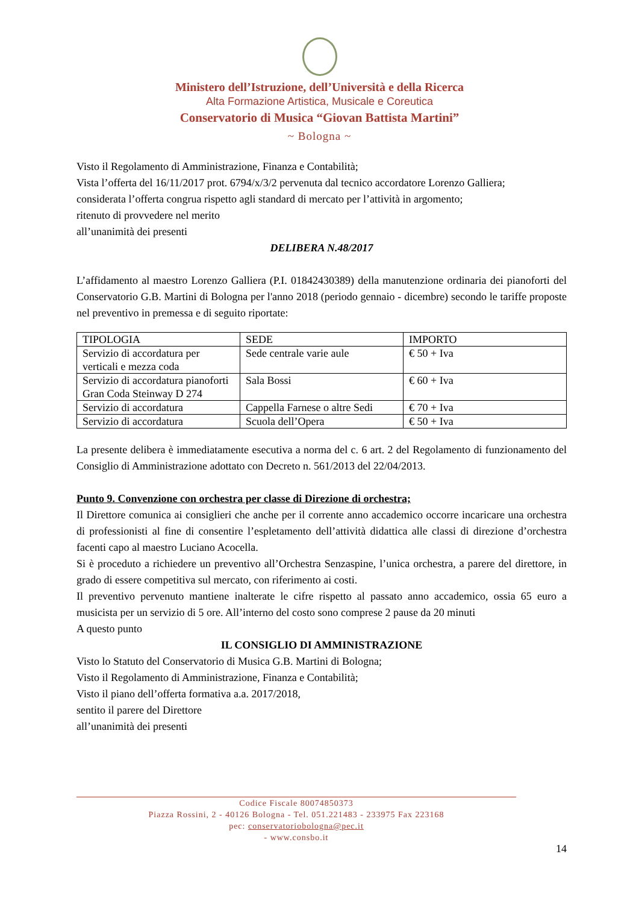Ministero dell’Istruzione, dell’Università e della Ricerca
Alta Formazione Artistica, Musicale e Coreutica
Conservatorio di Musica “Giovan Battista Martini”
~ Bologna ~
Visto il Regolamento di Amministrazione, Finanza e Contabilità;
Vista l’offerta del 16/11/2017 prot. 6794/x/3/2 pervenuta dal tecnico accordatore Lorenzo Galliera;
considerata l’offerta congrua rispetto agli standard di mercato per l’attività in argomento;
ritenuto di provvedere nel merito
all’unanimità dei presenti
DELIBERA N.48/2017
L’affidamento al maestro Lorenzo Galliera (P.I. 01842430389) della manutenzione ordinaria dei pianoforti del Conservatorio G.B. Martini di Bologna per l'anno 2018 (periodo gennaio - dicembre) secondo le tariffe proposte nel preventivo in premessa e di seguito riportate:
| TIPOLOGIA | SEDE | IMPORTO |
| Servizio di accordatura per verticali e mezza coda | Sede centrale varie aule | € 50 + Iva |
| Servizio di accordatura pianoforti Gran Coda Steinway D 274 | Sala Bossi | € 60 + Iva |
| Servizio di accordatura | Cappella Farnese o altre Sedi | € 70 + Iva |
| Servizio di accordatura | Scuola dell’Opera | € 50 + Iva |
La presente delibera è immediatamente esecutiva a norma del c. 6 art. 2 del Regolamento di funzionamento del Consiglio di Amministrazione adottato con Decreto n. 561/2013 del 22/04/2013.
Punto 9. Convenzione con orchestra per classe di Direzione di orchestra;
Il Direttore comunica ai consiglieri che anche per il corrente anno accademico occorre incaricare una orchestra di professionisti al fine di consentire l’espletamento dell’attività didattica alle classi di direzione d’orchestra facenti capo al maestro Luciano Acocella.
Si è proceduto a richiedere un preventivo all’Orchestra Senzaspine, l’unica orchestra, a parere del direttore, in grado di essere competitiva sul mercato, con riferimento ai costi.
Il preventivo pervenuto mantiene inalterate le cifre rispetto al passato anno accademico, ossia 65 euro a musicista per un servizio di 5 ore. All’interno del costo sono comprese 2 pause da 20 minuti
A questo punto
IL CONSIGLIO DI AMMINISTRAZIONE
Visto lo Statuto del Conservatorio di Musica G.B. Martini di Bologna;
Visto il Regolamento di Amministrazione, Finanza e Contabilità;
Visto il piano dell’offerta formativa a.a. 2017/2018,
sentito il parere del Direttore
all’unanimità dei presenti
Codice Fiscale 80074850373
Piazza Rossini, 2 - 40126 Bologna - Tel. 051.221483 - 233975 Fax 223168
pec: conservatoriobologna@pec.it
- www.consbo.it
14